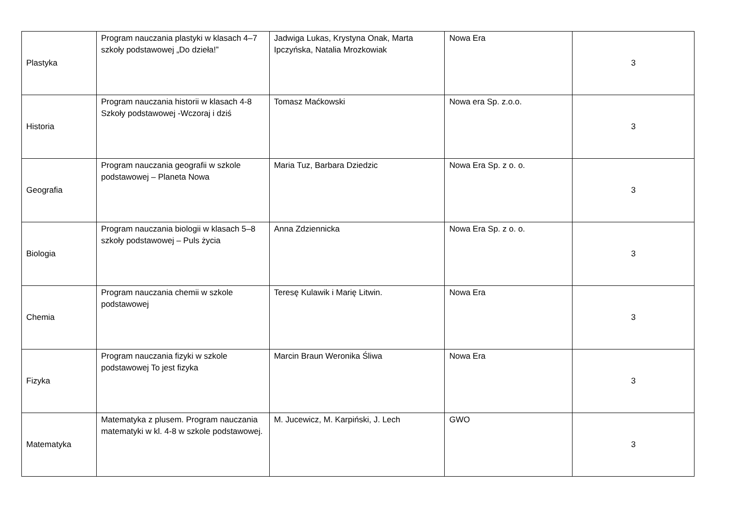| Plastyka | Program nauczania plastyki w klasach 4–7 szkoły podstawowej „Do dzieła!” | Jadwiga Lukas, Krystyna Onak, Marta Ipczyńska, Natalia Mrozkowiak | Nowa Era | 3 |
| Historia | Program nauczania historii w klasach 4-8 Szkoły podstawowej -Wczoraj i dziś | Tomasz Maćkowski | Nowa era Sp. z.o.o. | 3 |
| Geografia | Program nauczania geografii w szkole podstawowej – Planeta Nowa | Maria Tuz, Barbara Dziedzic | Nowa Era Sp. z o. o. | 3 |
| Biologia | Program nauczania biologii w klasach 5–8 szkoły podstawowej – Puls życia | Anna Zdziennicka | Nowa Era Sp. z o. o. | 3 |
| Chemia | Program nauczania chemii w szkole podstawowej | Teresę Kulawik i Marię Litwin. | Nowa Era | 3 |
| Fizyka | Program nauczania fizyki w szkole podstawowej To jest fizyka | Marcin Braun Weronika Śliwa | Nowa Era | 3 |
| Matematyka | Matematyka z plusem. Program nauczania matematyki w kl. 4-8 w szkole podstawowej. | M. Jucewicz, M. Karpiński, J. Lech | GWO | 3 |